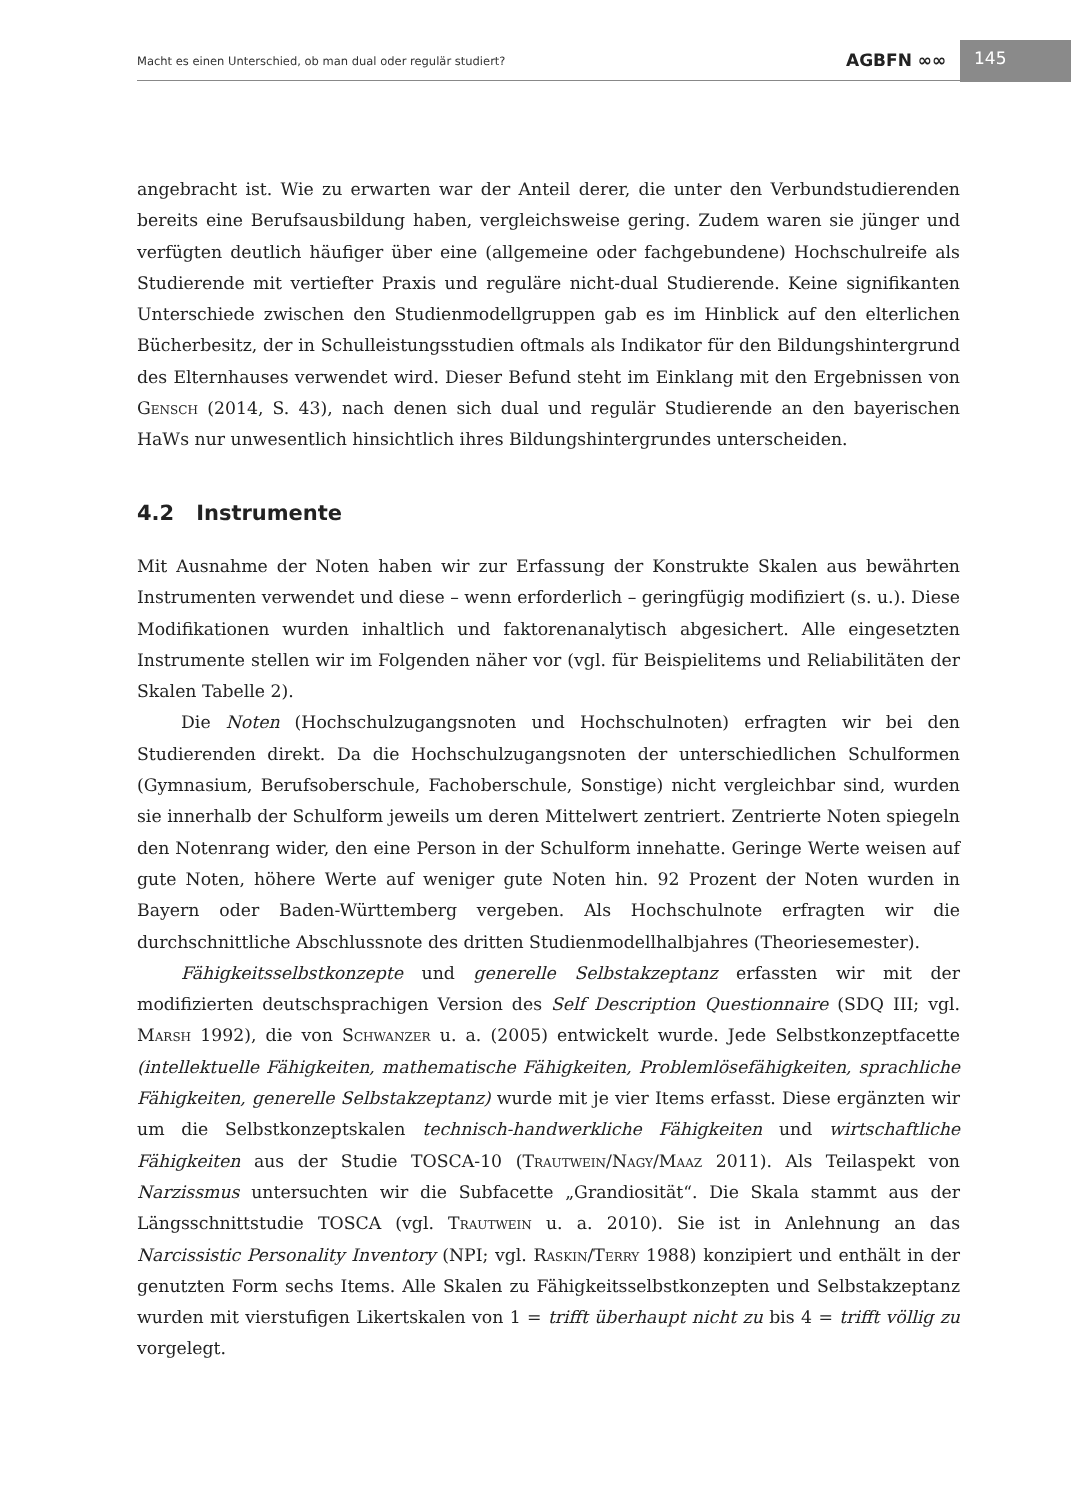Macht es einen Unterschied, ob man dual oder regulär studiert?
AGBFN ∞∞ 145
angebracht ist. Wie zu erwarten war der Anteil derer, die unter den Verbundstudierenden bereits eine Berufsausbildung haben, vergleichsweise gering. Zudem waren sie jünger und verfügten deutlich häufiger über eine (allgemeine oder fachgebundene) Hochschulreife als Studierende mit vertiefter Praxis und reguläre nicht-dual Studierende. Keine signifikanten Unterschiede zwischen den Studienmodellgruppen gab es im Hinblick auf den elterlichen Bücherbesitz, der in Schulleistungsstudien oftmals als Indikator für den Bildungshintergrund des Elternhauses verwendet wird. Dieser Befund steht im Einklang mit den Ergebnissen von Gensch (2014, S. 43), nach denen sich dual und regulär Studierende an den bayerischen HaWs nur unwesentlich hinsichtlich ihres Bildungshintergrundes unterscheiden.
4.2 Instrumente
Mit Ausnahme der Noten haben wir zur Erfassung der Konstrukte Skalen aus bewährten Instrumenten verwendet und diese – wenn erforderlich – geringfügig modifiziert (s. u.). Diese Modifikationen wurden inhaltlich und faktorenanalytisch abgesichert. Alle eingesetzten Instrumente stellen wir im Folgenden näher vor (vgl. für Beispielitems und Reliabilitäten der Skalen Tabelle 2).
Die Noten (Hochschulzugangsnoten und Hochschulnoten) erfragten wir bei den Studierenden direkt. Da die Hochschulzugangsnoten der unterschiedlichen Schulformen (Gymnasium, Berufsoberschule, Fachoberschule, Sonstige) nicht vergleichbar sind, wurden sie innerhalb der Schulform jeweils um deren Mittelwert zentriert. Zentrierte Noten spiegeln den Notenrang wider, den eine Person in der Schulform innehatte. Geringe Werte weisen auf gute Noten, höhere Werte auf weniger gute Noten hin. 92 Prozent der Noten wurden in Bayern oder Baden-Württemberg vergeben. Als Hochschulnote erfragten wir die durchschnittliche Abschlussnote des dritten Studienmodellhalbjahres (Theoriesemester).
Fähigkeitsselbstkonzepte und generelle Selbstakzeptanz erfassten wir mit der modifizierten deutschsprachigen Version des Self Description Questionnaire (SDQ III; vgl. Marsh 1992), die von Schwanzer u. a. (2005) entwickelt wurde. Jede Selbstkonzeptfacette (intellektuelle Fähigkeiten, mathematische Fähigkeiten, Problemlösefähigkeiten, sprachliche Fähigkeiten, generelle Selbstakzeptanz) wurde mit je vier Items erfasst. Diese ergänzten wir um die Selbstkonzeptskalen technisch-handwerkliche Fähigkeiten und wirtschaftliche Fähigkeiten aus der Studie TOSCA-10 (Trautwein/Nagy/Maaz 2011). Als Teilaspekt von Narzissmus untersuchten wir die Subfacette „Grandiosität“. Die Skala stammt aus der Längsschnittstudie TOSCA (vgl. Trautwein u. a. 2010). Sie ist in Anlehnung an das Narcissistic Personality Inventory (NPI; vgl. Raskin/Terry 1988) konzipiert und enthält in der genutzten Form sechs Items. Alle Skalen zu Fähigkeitsselbstkonzepten und Selbstakzeptanz wurden mit vierstufigen Likertskalen von 1 = trifft überhaupt nicht zu bis 4 = trifft völlig zu vorgelegt.